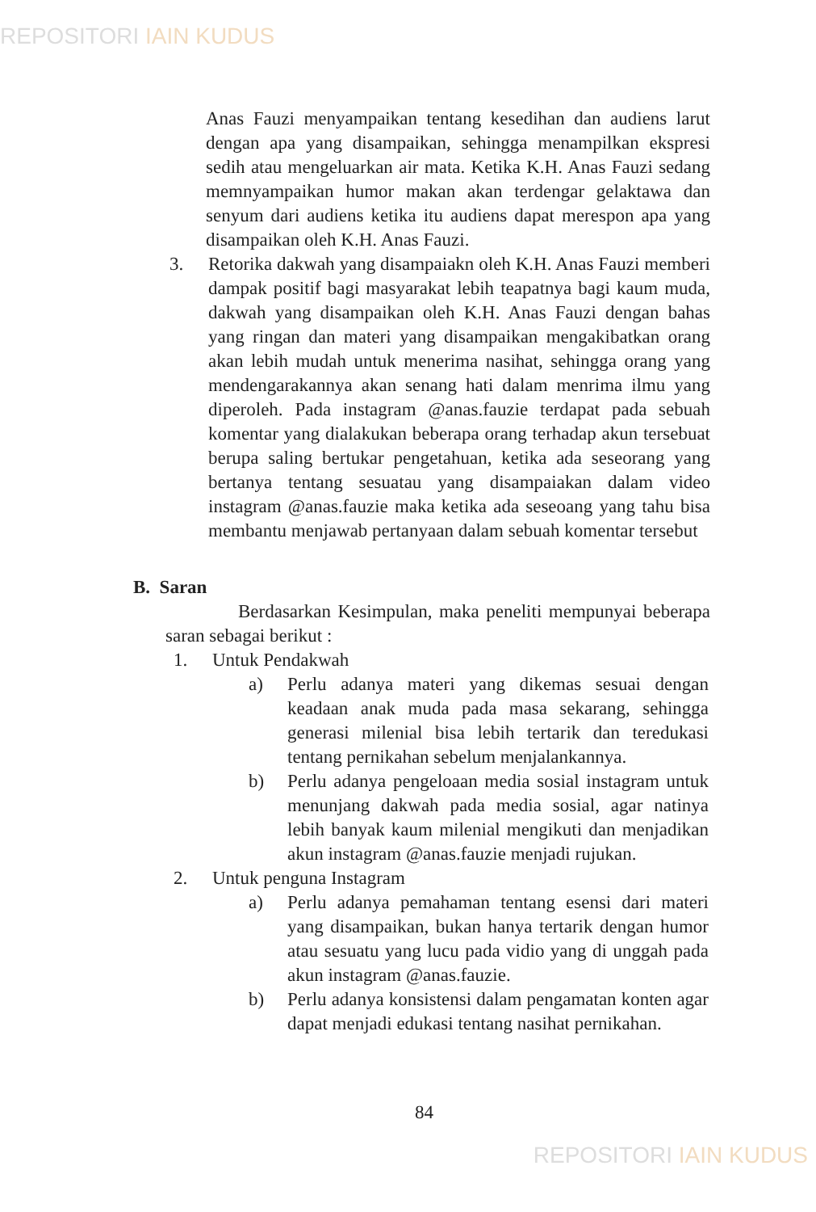REPOSITORI IAIN KUDUS
Anas Fauzi menyampaikan tentang kesedihan dan audiens larut dengan apa yang disampaikan, sehingga menampilkan ekspresi sedih atau mengeluarkan air mata. Ketika K.H. Anas Fauzi sedang memnyampaikan humor makan akan terdengar gelaktawa dan senyum dari audiens ketika itu audiens dapat merespon apa yang disampaikan oleh K.H. Anas Fauzi.
3. Retorika dakwah yang disampaiakn oleh K.H. Anas Fauzi memberi dampak positif bagi masyarakat lebih teapatnya bagi kaum muda, dakwah yang disampaikan oleh K.H. Anas Fauzi dengan bahas yang ringan dan materi yang disampaikan mengakibatkan orang akan lebih mudah untuk menerima nasihat, sehingga orang yang mendengarakannya akan senang hati dalam menrima ilmu yang diperoleh. Pada instagram @anas.fauzie terdapat pada sebuah komentar yang dialakukan beberapa orang terhadap akun tersebuat berupa saling bertukar pengetahuan, ketika ada seseorang yang bertanya tentang sesuatau yang disampaiakan dalam video instagram @anas.fauzie maka ketika ada seseoang yang tahu bisa membantu menjawab pertanyaan dalam sebuah komentar tersebut
B. Saran
Berdasarkan Kesimpulan, maka peneliti mempunyai beberapa saran sebagai berikut :
1. Untuk Pendakwah
a) Perlu adanya materi yang dikemas sesuai dengan keadaan anak muda pada masa sekarang, sehingga generasi milenial bisa lebih tertarik dan teredukasi tentang pernikahan sebelum menjalankannya.
b) Perlu adanya pengeloaan media sosial instagram untuk menunjang dakwah pada media sosial, agar natinya lebih banyak kaum milenial mengikuti dan menjadikan akun instagram @anas.fauzie menjadi rujukan.
2. Untuk penguna Instagram
a) Perlu adanya pemahaman tentang esensi dari materi yang disampaikan, bukan hanya tertarik dengan humor atau sesuatu yang lucu pada vidio yang di unggah pada akun instagram @anas.fauzie.
b) Perlu adanya konsistensi dalam pengamatan konten agar dapat menjadi edukasi tentang nasihat pernikahan.
84
REPOSITORI IAIN KUDUS